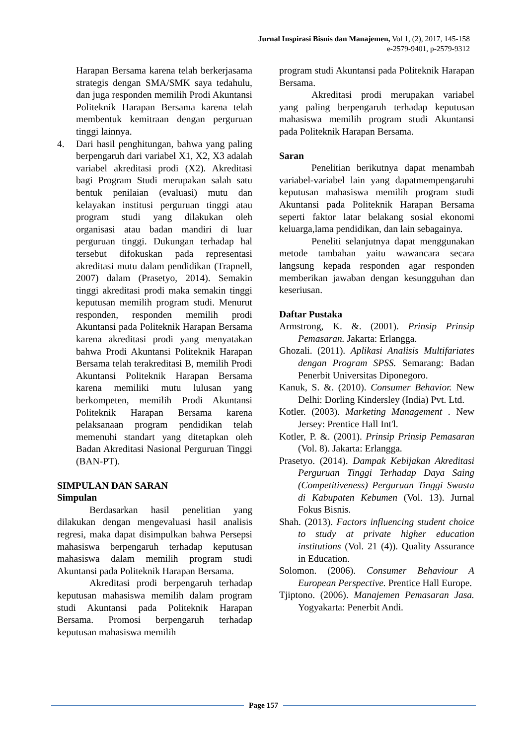Jurnal Inspirasi Bisnis dan Manajemen, Vol 1, (2), 2017, 145-158
e-2579-9401, p-2579-9312
Harapan Bersama karena telah berkerjasama strategis dengan SMA/SMK saya tedahulu, dan juga responden memilih Prodi Akuntansi Politeknik Harapan Bersama karena telah membentuk kemitraan dengan perguruan tinggi lainnya.
4. Dari hasil penghitungan, bahwa yang paling berpengaruh dari variabel X1, X2, X3 adalah variabel akreditasi prodi (X2). Akreditasi bagi Program Studi merupakan salah satu bentuk penilaian (evaluasi) mutu dan kelayakan institusi perguruan tinggi atau program studi yang dilakukan oleh organisasi atau badan mandiri di luar perguruan tinggi. Dukungan terhadap hal tersebut difokuskan pada representasi akreditasi mutu dalam pendidikan (Trapnell, 2007) dalam (Prasetyo, 2014). Semakin tinggi akreditasi prodi maka semakin tinggi keputusan memilih program studi. Menurut responden, responden memilih prodi Akuntansi pada Politeknik Harapan Bersama karena akreditasi prodi yang menyatakan bahwa Prodi Akuntansi Politeknik Harapan Bersama telah terakreditasi B, memilih Prodi Akuntansi Politeknik Harapan Bersama karena memiliki mutu lulusan yang berkompeten, memilih Prodi Akuntansi Politeknik Harapan Bersama karena pelaksanaan program pendidikan telah memenuhi standart yang ditetapkan oleh Badan Akreditasi Nasional Perguruan Tinggi (BAN-PT).
SIMPULAN DAN SARAN
Simpulan
Berdasarkan hasil penelitian yang dilakukan dengan mengevaluasi hasil analisis regresi, maka dapat disimpulkan bahwa Persepsi mahasiswa berpengaruh terhadap keputusan mahasiswa dalam memilih program studi Akuntansi pada Politeknik Harapan Bersama.
Akreditasi prodi berpengaruh terhadap keputusan mahasiswa memilih dalam program studi Akuntansi pada Politeknik Harapan Bersama. Promosi berpengaruh terhadap keputusan mahasiswa memilih
program studi Akuntansi pada Politeknik Harapan Bersama.
Akreditasi prodi merupakan variabel yang paling berpengaruh terhadap keputusan mahasiswa memilih program studi Akuntansi pada Politeknik Harapan Bersama.
Saran
Penelitian berikutnya dapat menambah variabel-variabel lain yang dapatmempengaruhi keputusan mahasiswa memilih program studi Akuntansi pada Politeknik Harapan Bersama seperti faktor latar belakang sosial ekonomi keluarga,lama pendidikan, dan lain sebagainya.
Peneliti selanjutnya dapat menggunakan metode tambahan yaitu wawancara secara langsung kepada responden agar responden memberikan jawaban dengan kesungguhan dan keseriusan.
Daftar Pustaka
Armstrong, K. &. (2001). Prinsip Prinsip Pemasaran. Jakarta: Erlangga.
Ghozali. (2011). Aplikasi Analisis Multifariates dengan Program SPSS. Semarang: Badan Penerbit Universitas Diponegoro.
Kanuk, S. &. (2010). Consumer Behavior. New Delhi: Dorling Kindersley (India) Pvt. Ltd.
Kotler. (2003). Marketing Management . New Jersey: Prentice Hall Int'l.
Kotler, P. &. (2001). Prinsip Prinsip Pemasaran (Vol. 8). Jakarta: Erlangga.
Prasetyo. (2014). Dampak Kebijakan Akreditasi Perguruan Tinggi Terhadap Daya Saing (Competitiveness) Perguruan Tinggi Swasta di Kabupaten Kebumen (Vol. 13). Jurnal Fokus Bisnis.
Shah. (2013). Factors influencing student choice to study at private higher education institutions (Vol. 21 (4)). Quality Assurance in Education.
Solomon. (2006). Consumer Behaviour A European Perspective. Prentice Hall Europe.
Tjiptono. (2006). Manajemen Pemasaran Jasa. Yogyakarta: Penerbit Andi.
Page 157